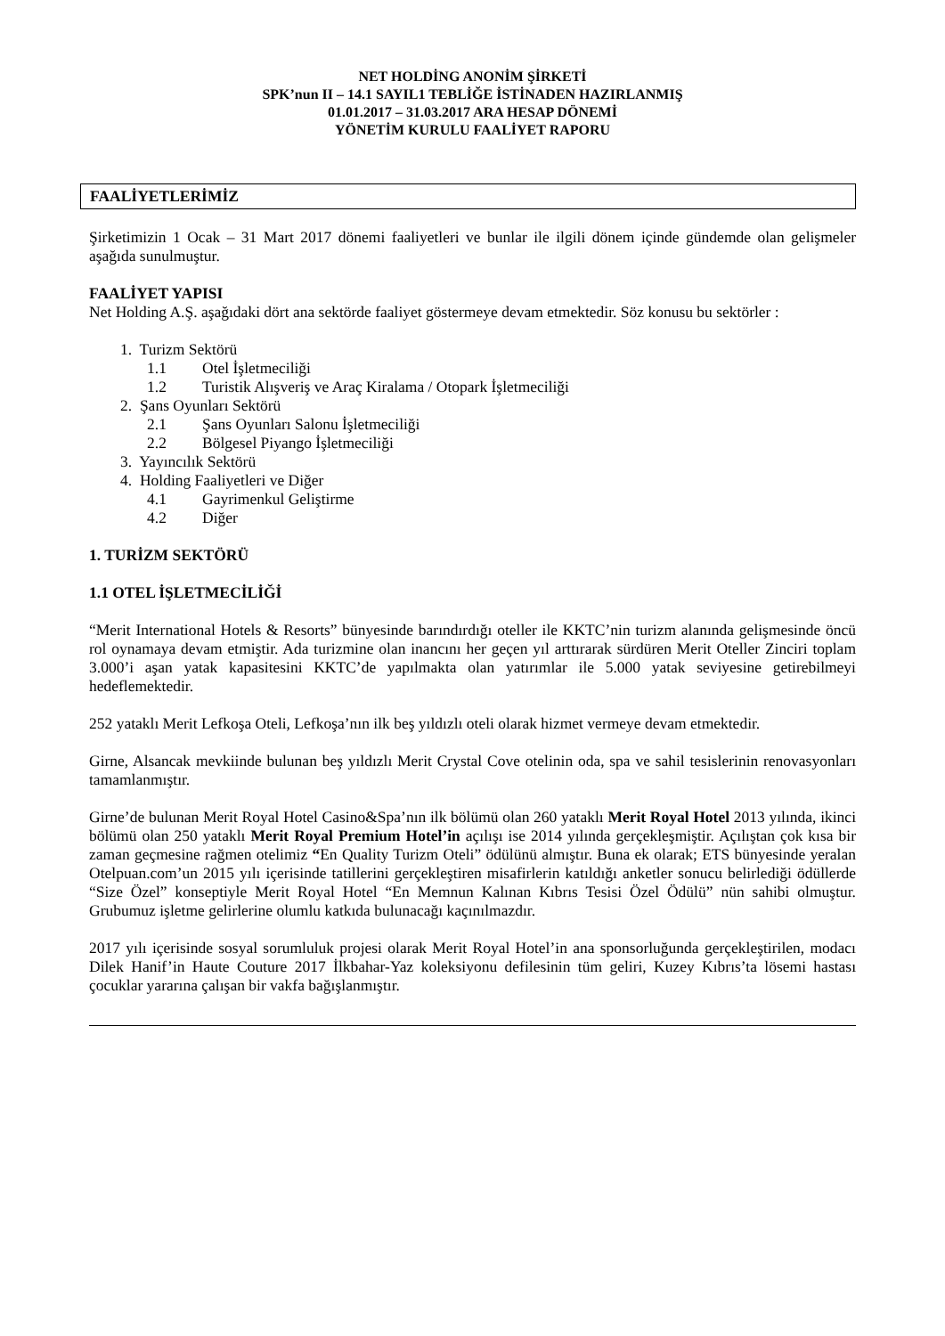NET HOLDİNG ANONİM ŞİRKETİ
SPK’nun II – 14.1 SAYIL1 TEBLİĞE İSTİNADEN HAZIRLANMIŞ
01.01.2017 – 31.03.2017 ARA HESAP DÖNEMİ
YÖNETİM KURULU FAALİYET RAPORU
FAALİYETLERİMİZ
Şirketimizin 1 Ocak – 31 Mart 2017 dönemi faaliyetleri ve bunlar ile ilgili dönem içinde gündemde olan gelişmeler aşağıda sunulmuştur.
FAALİYET YAPISI
Net Holding A.Ş. aşağıdaki dört ana sektörde faaliyet göstermeye devam etmektedir. Söz konusu bu sektörler :
1. Turizm Sektörü
1.1 Otel İşletmeciliği
1.2 Turistik Alışveriş ve Araç Kiralama / Otopark İşletmeciliği
2. Şans Oyunları Sektörü
2.1 Şans Oyunları Salonu İşletmeciliği
2.2 Bölgesel Piyango İşletmeciliği
3. Yayıncılık Sektörü
4. Holding Faaliyetleri ve Diğer
4.1 Gayrimenkul Geliştirme
4.2 Diğer
1. TURİZM SEKTÖRÜ
1.1 OTEL İŞLETMECİLİĞİ
“Merit International Hotels & Resorts” bünyesinde barındırdığı oteller ile KKTC’nin turizm alanında gelişmesinde öncü rol oynamaya devam etmiştir. Ada turizmine olan inancını her geçen yıl arttırarak sürdüren Merit Oteller Zinciri toplam 3.000’i aşan yatak kapasitesini KKTC’de yapılmakta olan yatırımlar ile 5.000 yatak seviyesine getirebilmeyi hedeflemektedir.
252 yataklı Merit Lefkoşa Oteli, Lefkoşa’nın ilk beş yıldızlı oteli olarak hizmet vermeye devam etmektedir.
Girne, Alsancak mevkiinde bulunan beş yıldızlı Merit Crystal Cove otelinin oda, spa ve sahil tesislerinin renovasyonları tamamlanmıştır.
Girne’de bulunan Merit Royal Hotel Casino&Spa’nın ilk bölümü olan 260 yataklı Merit Royal Hotel 2013 yılında, ikinci bölümü olan 250 yataklı Merit Royal Premium Hotel’in açılışı ise 2014 yılında gerçekleşmiştir. Açılıştan çok kısa bir zaman geçmesine rağmen otelimiz “En Quality Turizm Oteli” ödülünü almıştır. Buna ek olarak; ETS bünyesinde yeralan Otelpuan.com’un 2015 yılı içerisinde tatillerini gerçekleştiren misafirlerin katıldığı anketler sonucu belirlediği ödüllerde “Size Özel” konseptiyle Merit Royal Hotel “En Memnun Kalınan Kıbrıs Tesisi Özel Ödülü” nün sahibi olmuştur. Grubumuz işletme gelirlerine olumlu katkıda bulunacağı kaçınılmazdır.
2017 yılı içerisinde sosyal sorumluluk projesi olarak Merit Royal Hotel’in ana sponsorluğunda gerçekleştirilen, modacı Dilek Hanif’in Haute Couture 2017 İlkbahar-Yaz koleksiyonu defilesinin tüm geliri, Kuzey Kıbrıs’ta lösemi hastası çocuklar yararına çalışan bir vakfa bağışlanmıştır.